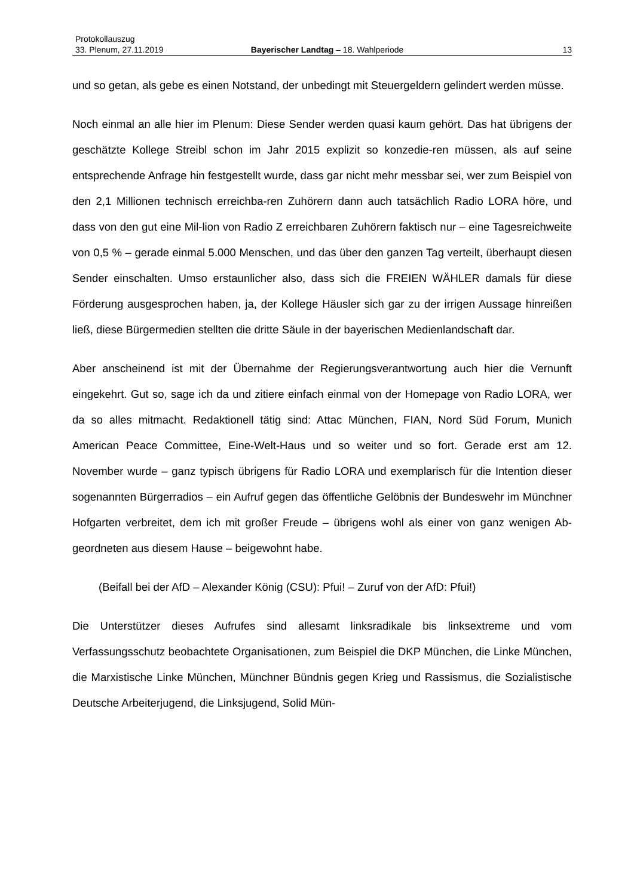Protokollauszug
33. Plenum, 27.11.2019 Bayerischer Landtag – 18. Wahlperiode 13
und so getan, als gebe es einen Notstand, der unbedingt mit Steuergeldern gelindert werden müsse.
Noch einmal an alle hier im Plenum: Diese Sender werden quasi kaum gehört. Das hat übrigens der geschätzte Kollege Streibl schon im Jahr 2015 explizit so konzedie-ren müssen, als auf seine entsprechende Anfrage hin festgestellt wurde, dass gar nicht mehr messbar sei, wer zum Beispiel von den 2,1 Millionen technisch erreichba-ren Zuhörern dann auch tatsächlich Radio LORA höre, und dass von den gut eine Mil-lion von Radio Z erreichbaren Zuhörern faktisch nur – eine Tagesreichweite von 0,5 % – gerade einmal 5.000 Menschen, und das über den ganzen Tag verteilt, überhaupt diesen Sender einschalten. Umso erstaunlicher also, dass sich die FREIEN WÄHLER damals für diese Förderung ausgesprochen haben, ja, der Kollege Häusler sich gar zu der irrigen Aussage hinreißen ließ, diese Bürgermedien stellten die dritte Säule in der bayerischen Medienlandschaft dar.
Aber anscheinend ist mit der Übernahme der Regierungsverantwortung auch hier die Vernunft eingekehrt. Gut so, sage ich da und zitiere einfach einmal von der Homepage von Radio LORA, wer da so alles mitmacht. Redaktionell tätig sind: Attac München, FIAN, Nord Süd Forum, Munich American Peace Committee, Eine-Welt-Haus und so weiter und so fort. Gerade erst am 12. November wurde – ganz typisch übrigens für Radio LORA und exemplarisch für die Intention dieser sogenannten Bürgerradios – ein Aufruf gegen das öffentliche Gelöbnis der Bundeswehr im Münchner Hofgarten verbreitet, dem ich mit großer Freude – übrigens wohl als einer von ganz wenigen Ab-geordneten aus diesem Hause – beigewohnt habe.
(Beifall bei der AfD – Alexander König (CSU): Pfui! – Zuruf von der AfD: Pfui!)
Die Unterstützer dieses Aufrufes sind allesamt linksradikale bis linksextreme und vom Verfassungsschutz beobachtete Organisationen, zum Beispiel die DKP München, die Linke München, die Marxistische Linke München, Münchner Bündnis gegen Krieg und Rassismus, die Sozialistische Deutsche Arbeiterjugend, die Linksjugend, Solid Mün-